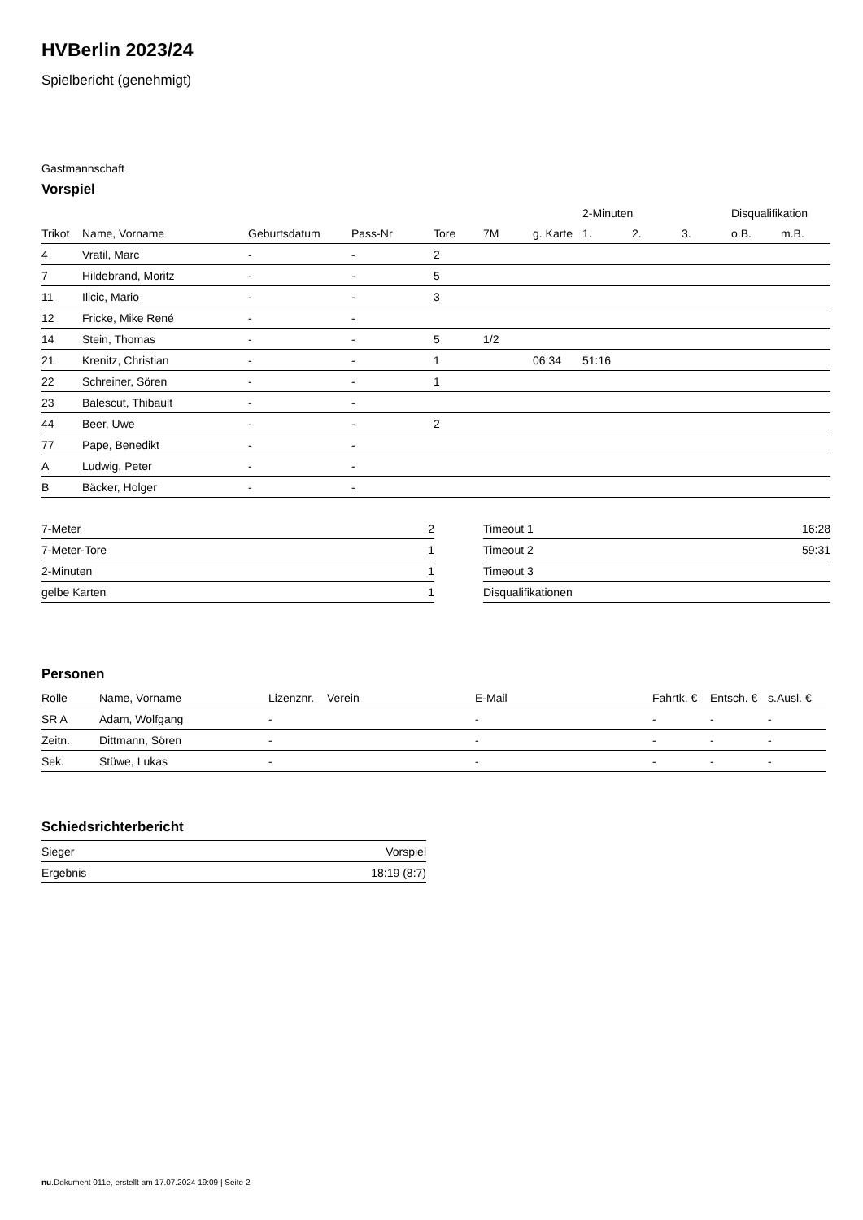HVBerlin 2023/24
Spielbericht (genehmigt)
Gastmannschaft
Vorspiel
| | | | | | | | 2-Minuten | | | Disqualifikation | |
| --- | --- | --- | --- | --- | --- | --- | --- | --- | --- | --- | --- |
| Trikot | Name, Vorname | Geburtsdatum | Pass-Nr | Tore | 7M | g. Karte | 1. | 2. | 3. | o.B. | m.B. |
| 4 | Vratil, Marc | - | - | 2 | | | | | | | |
| 7 | Hildebrand, Moritz | - | - | 5 | | | | | | | |
| 11 | Ilicic, Mario | - | - | 3 | | | | | | | |
| 12 | Fricke, Mike René | - | - | | | | | | | | |
| 14 | Stein, Thomas | - | - | 5 | 1/2 | | | | | | |
| 21 | Krenitz, Christian | - | - | 1 | | 06:34 | 51:16 | | | | |
| 22 | Schreiner, Sören | - | - | 1 | | | | | | | |
| 23 | Balescut, Thibault | - | - | | | | | | | | |
| 44 | Beer, Uwe | - | - | 2 | | | | | | | |
| 77 | Pape, Benedikt | - | - | | | | | | | | |
| A | Ludwig, Peter | - | - | | | | | | | | |
| B | Bäcker, Holger | - | - | | | | | | | | |
| 7-Meter | 2 |
| 7-Meter-Tore | 1 |
| 2-Minuten | 1 |
| gelbe Karten | 1 |
| Timeout 1 | 16:28 |
| Timeout 2 | 59:31 |
| Timeout 3 | |
| Disqualifikationen | |
Personen
| Rolle | Name, Vorname | Lizenznr. | Verein | E-Mail | Fahrtk. € | Entsch. € | s.Ausl. € |
| --- | --- | --- | --- | --- | --- | --- | --- |
| SR A | Adam, Wolfgang | - | | - | - | - | - |
| Zeitn. | Dittmann, Sören | - | | - | - | - | - |
| Sek. | Stüwe, Lukas | - | | - | - | - | - |
Schiedsrichterbericht
| Sieger | Vorspiel |
| Ergebnis | 18:19 (8:7) |
nu.Dokument 011e, erstellt am 17.07.2024 19:09 | Seite 2